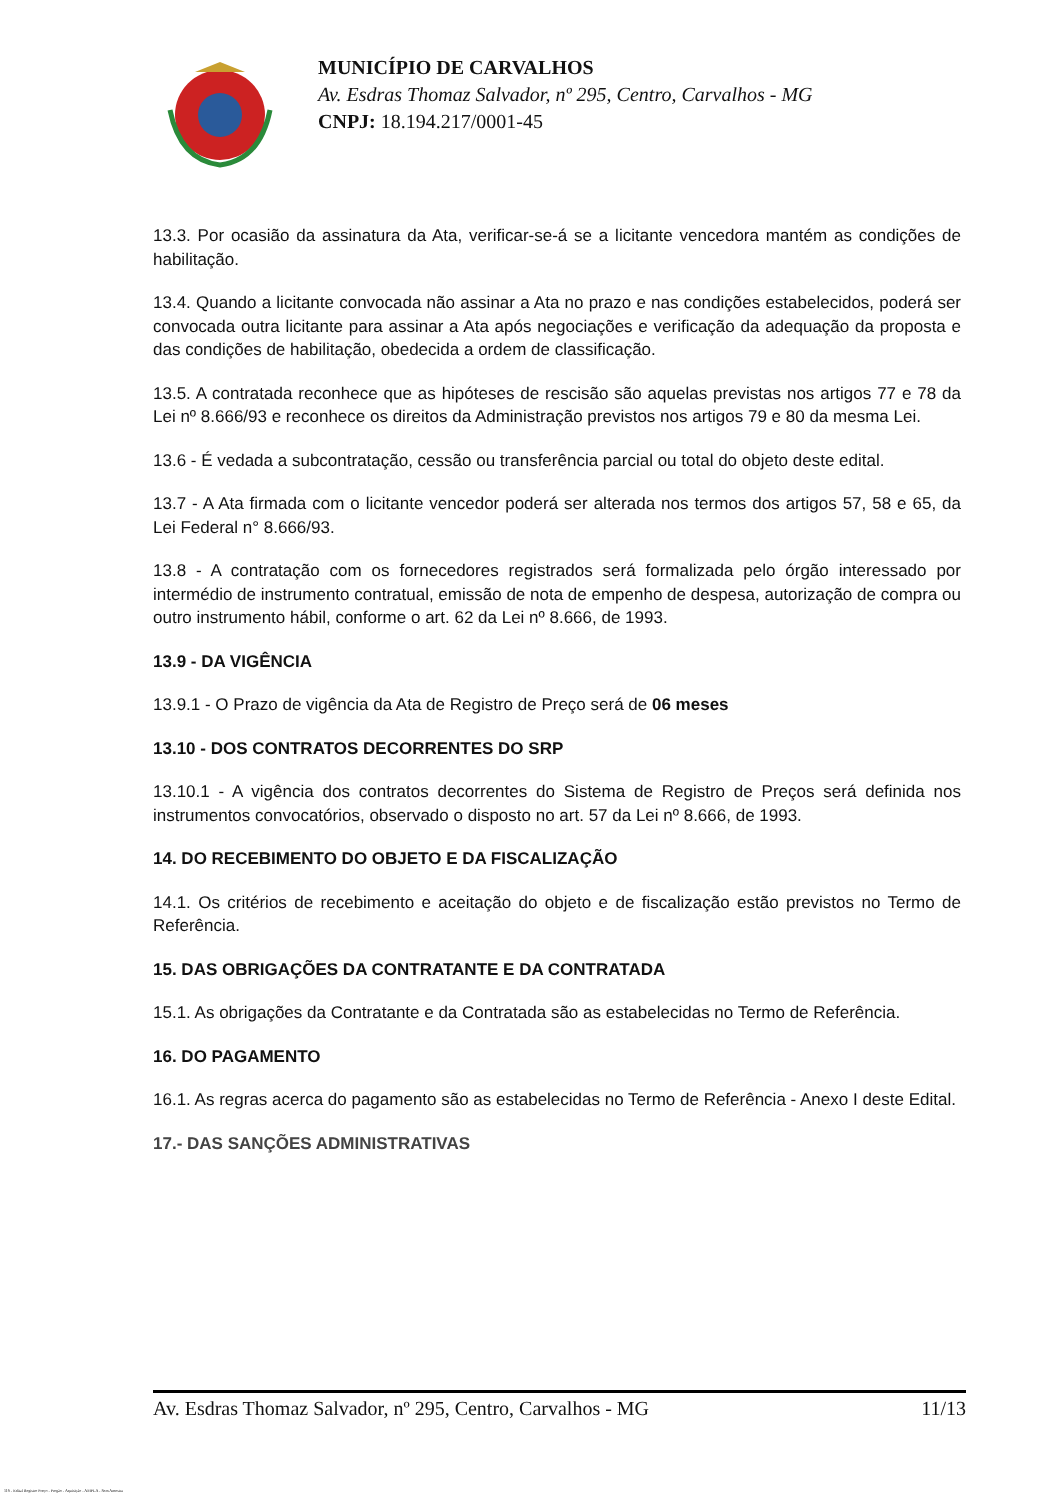MUNICÍPIO DE CARVALHOS
Av. Esdras Thomaz Salvador, nº 295, Centro, Carvalhos - MG
CNPJ: 18.194.217/0001-45
13.3. Por ocasião da assinatura da Ata, verificar-se-á se a licitante vencedora mantém as condições de habilitação.
13.4. Quando a licitante convocada não assinar a Ata no prazo e nas condições estabelecidos, poderá ser convocada outra licitante para assinar a Ata após negociações e verificação da adequação da proposta e das condições de habilitação, obedecida a ordem de classificação.
13.5. A contratada reconhece que as hipóteses de rescisão são aquelas previstas nos artigos 77 e 78 da Lei nº 8.666/93 e reconhece os direitos da Administração previstos nos artigos 79 e 80 da mesma Lei.
13.6 - É vedada a subcontratação, cessão ou transferência parcial ou total do objeto deste edital.
13.7 - A Ata firmada com o licitante vencedor poderá ser alterada nos termos dos artigos 57, 58 e 65, da Lei Federal n° 8.666/93.
13.8 - A contratação com os fornecedores registrados será formalizada pelo órgão interessado por intermédio de instrumento contratual, emissão de nota de empenho de despesa, autorização de compra ou outro instrumento hábil, conforme o art. 62 da Lei nº 8.666, de 1993.
13.9 - DA VIGÊNCIA
13.9.1 - O Prazo de vigência da Ata de Registro de Preço será de 06 meses
13.10 - DOS CONTRATOS DECORRENTES DO SRP
13.10.1 - A vigência dos contratos decorrentes do Sistema de Registro de Preços será definida nos instrumentos convocatórios, observado o disposto no art. 57 da Lei nº 8.666, de 1993.
14. DO RECEBIMENTO DO OBJETO E DA FISCALIZAÇÃO
14.1. Os critérios de recebimento e aceitação do objeto e de fiscalização estão previstos no Termo de Referência.
15. DAS OBRIGAÇÕES DA CONTRATANTE E DA CONTRATADA
15.1. As obrigações da Contratante e da Contratada são as estabelecidas no Termo de Referência.
16. DO PAGAMENTO
16.1. As regras acerca do pagamento são as estabelecidas no Termo de Referência - Anexo I deste Edital.
17.- DAS SANÇÕES ADMINISTRATIVAS
Av. Esdras Thomaz Salvador, nº 295, Centro, Carvalhos - MG 11/13
119 - Edital Registro Preço - Pregão - Aquisição - AMPLA - Sem Amostra